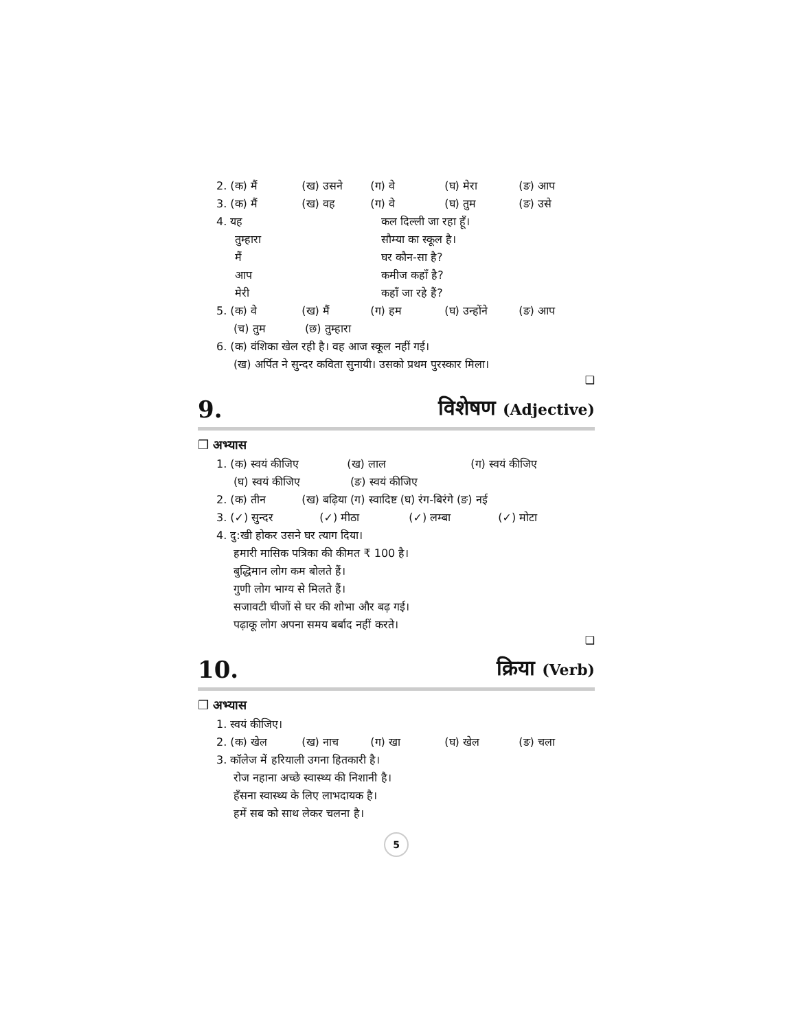2. (क) मैं (ख) उसने (ग) वे (घ) मेरा (ङ) आप
3. (क) मैं (ख) वह (ग) वे (घ) तुम (ङ) उसे
4. यह
तुम्हारा
मैं
आप
मेरी
कल दिल्ली जा रहा हूँ।
सौम्या का स्कूल है।
घर कौन-सा है?
कमीज कहाँ है?
कहाँ जा रहे हैं?
5. (क) वे (ख) मैं (ग) हम (घ) उन्होंने (ङ) आप
(च) तुम (छ) तुम्हारा
6. (क) वंशिका खेल रही है। वह आज स्कूल नहीं गई।
(ख) अर्पित ने सुन्दर कविता सुनायी। उसको प्रथम पुरस्कार मिला।
❑
9. विशेषण (Adjective)
❒ अभ्यास
1. (क) स्वयं कीजिए (ख) लाल (ग) स्वयं कीजिए
(घ) स्वयं कीजिए (ङ) स्वयं कीजिए
2. (क) तीन (ख) बढ़िया (ग) स्वादिष्ट (घ) रंग-बिरंगे (ङ) नई
3. (✓) सुन्दर (✓) मीठा (✓) लम्बा (✓) मोटा
4. दु:खी होकर उसने घर त्याग दिया।
हमारी मासिक पत्रिका की कीमत ₹ 100 है।
बुद्धिमान लोग कम बोलते हैं।
गुणी लोग भाग्य से मिलते हैं।
सजावटी चीजों से घर की शोभा और बढ़ गई।
पढ़ाकू लोग अपना समय बर्बाद नहीं करते।
❑
10. क्रिया (Verb)
❒ अभ्यास
1. स्वयं कीजिए।
2. (क) खेल (ख) नाच (ग) खा (घ) खेल (ङ) चला
3. कॉलेज में हरियाली उगना हितकारी है।
रोज नहाना अच्छे स्वास्थ्य की निशानी है।
हँसना स्वास्थ्य के लिए लाभदायक है।
हमें सब को साथ लेकर चलना है।
5